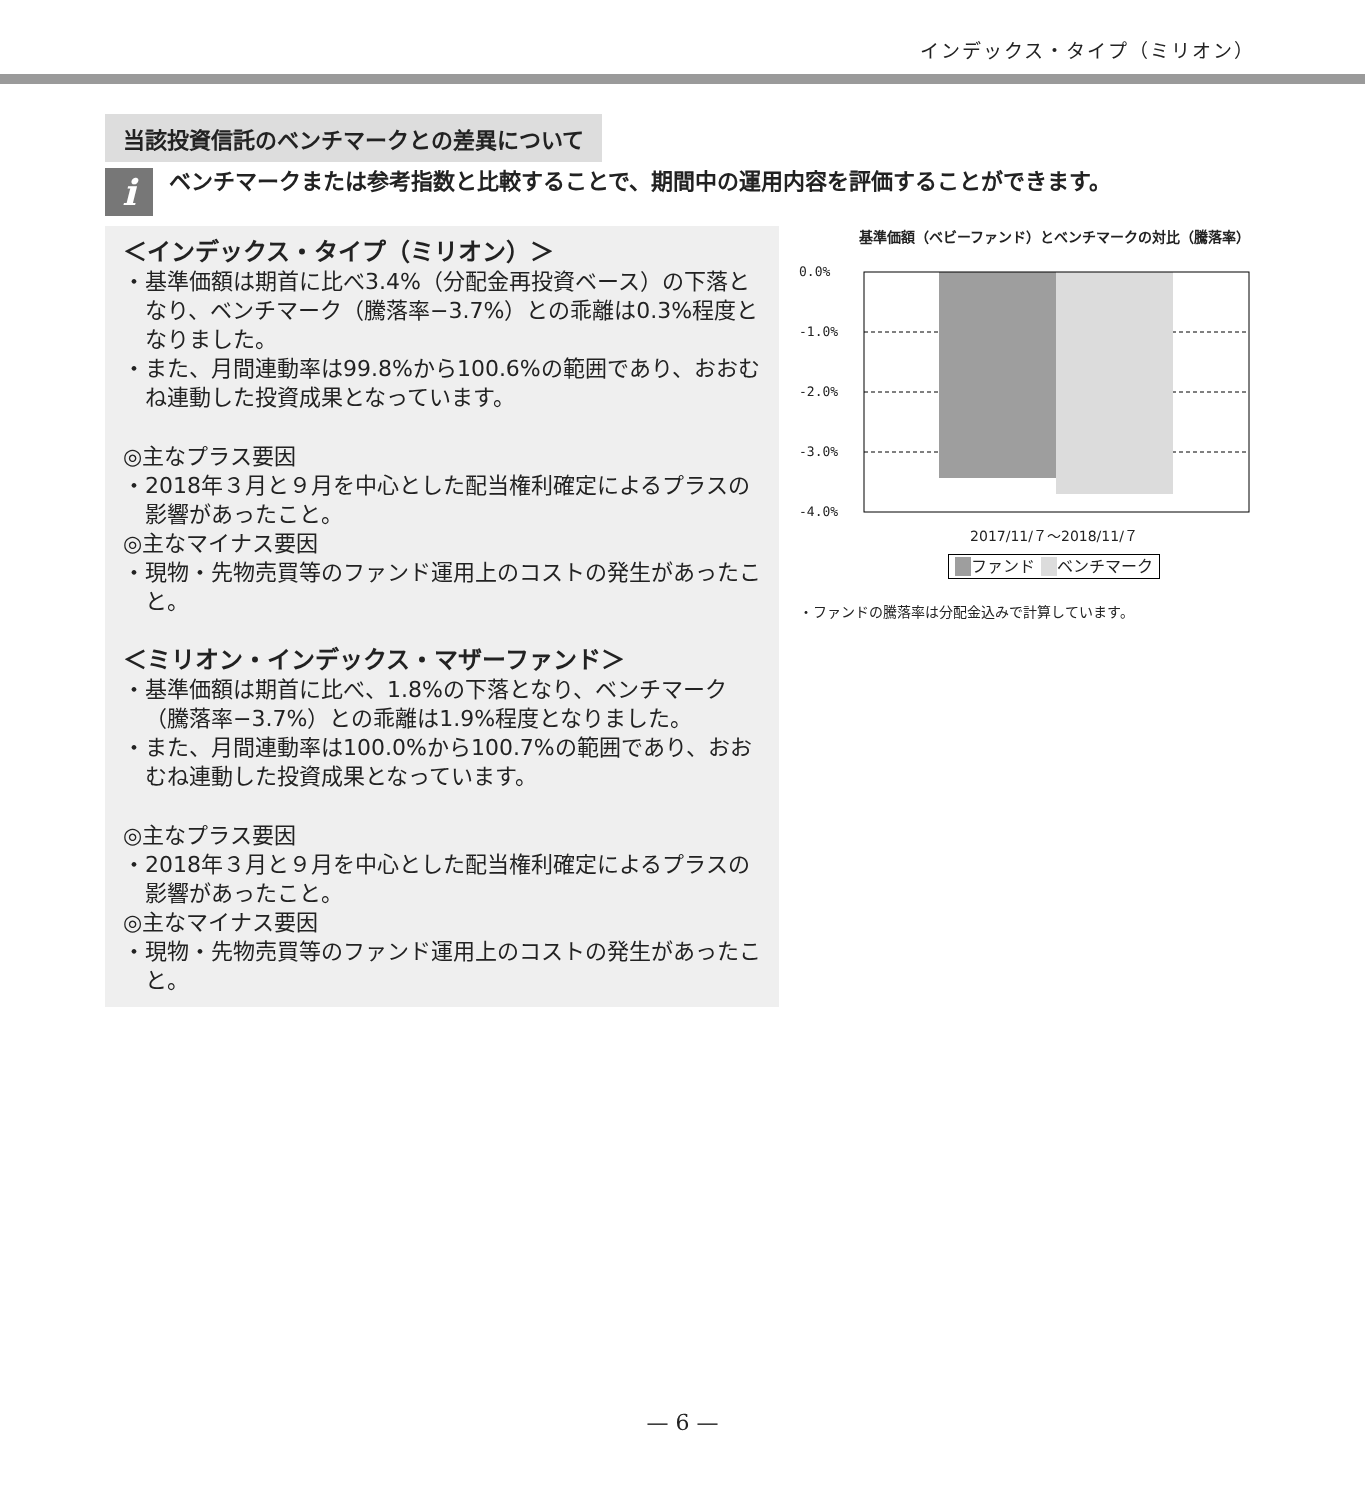インデックス・タイプ（ミリオン）
当該投資信託のベンチマークとの差異について
i
ベンチマークまたは参考指数と比較することで、期間中の運用内容を評価することができます。
＜インデックス・タイプ（ミリオン）＞
・基準価額は期首に比べ3.4%（分配金再投資ベース）の下落となり、ベンチマーク（騰落率−3.7%）との乖離は0.3%程度となりました。
・また、月間連動率は99.8%から100.6%の範囲であり、おおむね連動した投資成果となっています。
◎主なプラス要因
・2018年３月と９月を中心とした配当権利確定によるプラスの影響があったこと。
◎主なマイナス要因
・現物・先物売買等のファンド運用上のコストの発生があったこと。
＜ミリオン・インデックス・マザーファンド＞
・基準価額は期首に比べ、1.8%の下落となり、ベンチマーク（騰落率−3.7%）との乖離は1.9%程度となりました。
・また、月間連動率は100.0%から100.7%の範囲であり、おおむね連動した投資成果となっています。
◎主なプラス要因
・2018年３月と９月を中心とした配当権利確定によるプラスの影響があったこと。
◎主なマイナス要因
・現物・先物売買等のファンド運用上のコストの発生があったこと。
基準価額（ベビーファンド）とベンチマークの対比（騰落率）
0.0%
-1.0%
-2.0%
-3.0%
-4.0%
2017/11/７～2018/11/７
　 ファンド 　 ベンチマーク
・ファンドの騰落率は分配金込みで計算しています。
— 6 —